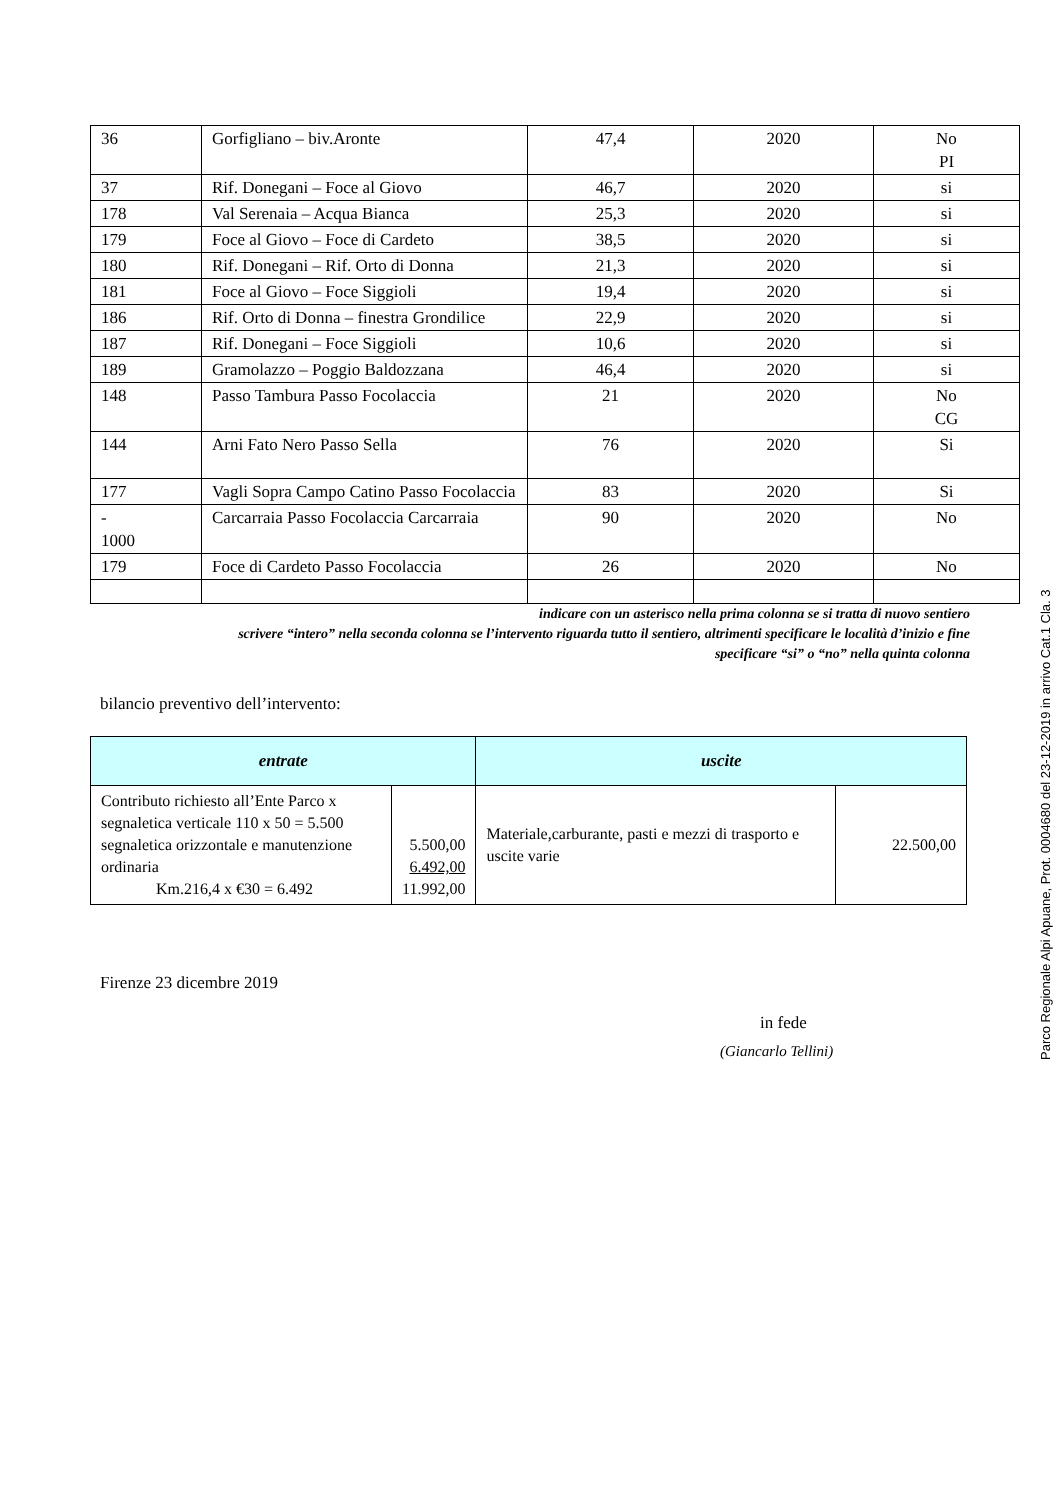| 36 | Gorfigliano – biv.Aronte | 47,4 | 2020 | No PI |
| 37 | Rif. Donegani – Foce al Giovo | 46,7 | 2020 | si |
| 178 | Val Serenaia – Acqua Bianca | 25,3 | 2020 | si |
| 179 | Foce al Giovo – Foce di Cardeto | 38,5 | 2020 | si |
| 180 | Rif. Donegani – Rif. Orto di Donna | 21,3 | 2020 | si |
| 181 | Foce al Giovo – Foce Siggioli | 19,4 | 2020 | si |
| 186 | Rif. Orto di Donna – finestra Grondilice | 22,9 | 2020 | si |
| 187 | Rif. Donegani – Foce Siggioli | 10,6 | 2020 | si |
| 189 | Gramolazzo – Poggio Baldozzana | 46,4 | 2020 | si |
| 148 | Passo Tambura Passo Focolaccia | 21 | 2020 | No CG |
| 144 | Arni Fato Nero Passo Sella | 76 | 2020 | Si |
| 177 | Vagli Sopra Campo Catino Passo Focolaccia | 83 | 2020 | Si |
| - 1000 | Carcarraia Passo Focolaccia Carcarraia | 90 | 2020 | No |
| 179 | Foce di Cardeto Passo Focolaccia | 26 | 2020 | No |
indicare con un asterisco nella prima colonna se si tratta di nuovo sentiero
scrivere “intero” nella seconda colonna se l’intervento riguarda tutto il sentiero, altrimenti specificare le località d’inizio e fine
specificare “si” o “no” nella quinta colonna
bilancio preventivo dell’intervento:
| entrate | | uscite | |
| --- | --- | --- | --- |
| Contributo richiesto all’Ente Parco x segnaletica verticale 110 x 50 = 5.500 segnaletica orizzontale e manutenzione ordinaria Km.216,4 x €30 = 6.492 | 5.500,00 6.492,00 11.992,00 | Materiale,carburante, pasti e mezzi di trasporto e uscite varie | 22.500,00 |
Firenze 23 dicembre 2019
in fede
(Giancarlo Tellini)
Parco Regionale Alpi Apuane, Prot. 0004680 del 23-12-2019 in arrivo Cat.1 Cla. 3